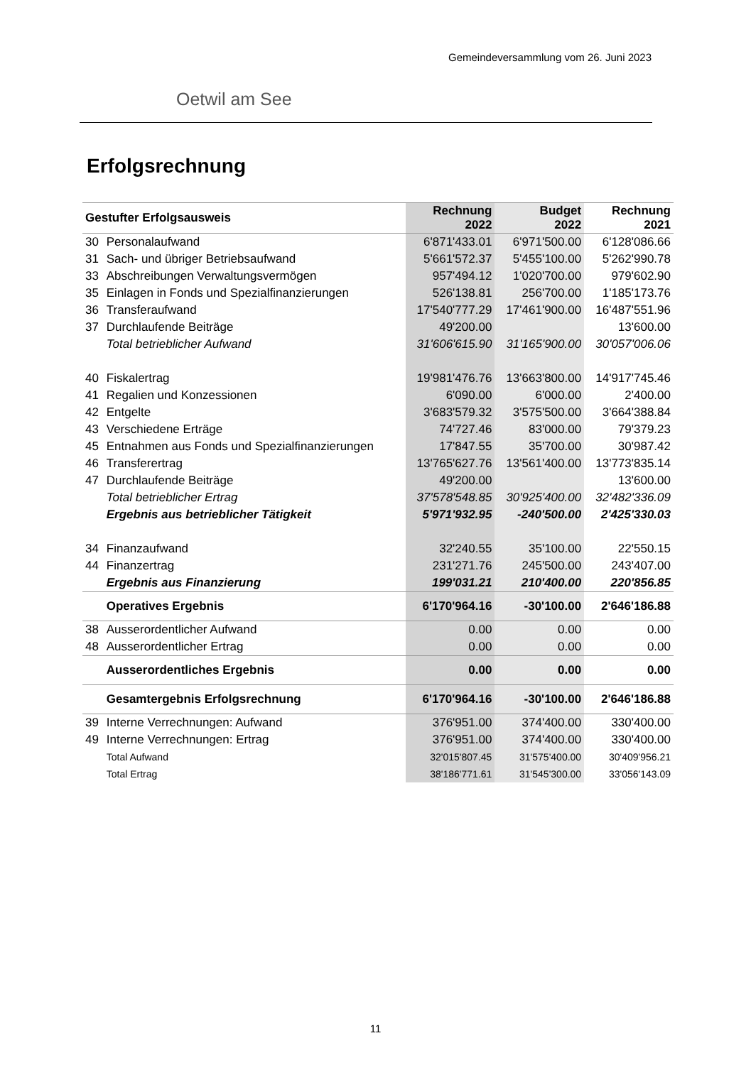Gemeindeversammlung vom 26. Juni 2023
Oetwil am See
Erfolgsrechnung
| Gestufter Erfolgsausweis | | Rechnung 2022 | Budget 2022 | Rechnung 2021 |
| --- | --- | --- | --- | --- |
| 30 | Personalaufwand | 6'871'433.01 | 6'971'500.00 | 6'128'086.66 |
| 31 | Sach- und übriger Betriebsaufwand | 5'661'572.37 | 5'455'100.00 | 5'262'990.78 |
| 33 | Abschreibungen Verwaltungsvermögen | 957'494.12 | 1'020'700.00 | 979'602.90 |
| 35 | Einlagen in Fonds und Spezialfinanzierungen | 526'138.81 | 256'700.00 | 1'185'173.76 |
| 36 | Transferaufwand | 17'540'777.29 | 17'461'900.00 | 16'487'551.96 |
| 37 | Durchlaufende Beiträge | 49'200.00 | | 13'600.00 |
| | Total betrieblicher Aufwand | 31'606'615.90 | 31'165'900.00 | 30'057'006.06 |
| 40 | Fiskalertrag | 19'981'476.76 | 13'663'800.00 | 14'917'745.46 |
| 41 | Regalien und Konzessionen | 6'090.00 | 6'000.00 | 2'400.00 |
| 42 | Entgelte | 3'683'579.32 | 3'575'500.00 | 3'664'388.84 |
| 43 | Verschiedene Erträge | 74'727.46 | 83'000.00 | 79'379.23 |
| 45 | Entnahmen aus Fonds und Spezialfinanzierungen | 17'847.55 | 35'700.00 | 30'987.42 |
| 46 | Transferertrag | 13'765'627.76 | 13'561'400.00 | 13'773'835.14 |
| 47 | Durchlaufende Beiträge | 49'200.00 | | 13'600.00 |
| | Total betrieblicher Ertrag | 37'578'548.85 | 30'925'400.00 | 32'482'336.09 |
| | Ergebnis aus betrieblicher Tätigkeit | 5'971'932.95 | -240'500.00 | 2'425'330.03 |
| 34 | Finanzaufwand | 32'240.55 | 35'100.00 | 22'550.15 |
| 44 | Finanzertrag | 231'271.76 | 245'500.00 | 243'407.00 |
| | Ergebnis aus Finanzierung | 199'031.21 | 210'400.00 | 220'856.85 |
| | Operatives Ergebnis | 6'170'964.16 | -30'100.00 | 2'646'186.88 |
| 38 | Ausserordentlicher Aufwand | 0.00 | 0.00 | 0.00 |
| 48 | Ausserordentlicher Ertrag | 0.00 | 0.00 | 0.00 |
| | Ausserordentliches Ergebnis | 0.00 | 0.00 | 0.00 |
| | Gesamtergebnis Erfolgsrechnung | 6'170'964.16 | -30'100.00 | 2'646'186.88 |
| 39 | Interne Verrechnungen: Aufwand | 376'951.00 | 374'400.00 | 330'400.00 |
| 49 | Interne Verrechnungen: Ertrag | 376'951.00 | 374'400.00 | 330'400.00 |
| | Total Aufwand | 32'015'807.45 | 31'575'400.00 | 30'409'956.21 |
| | Total Ertrag | 38'186'771.61 | 31'545'300.00 | 33'056'143.09 |
11